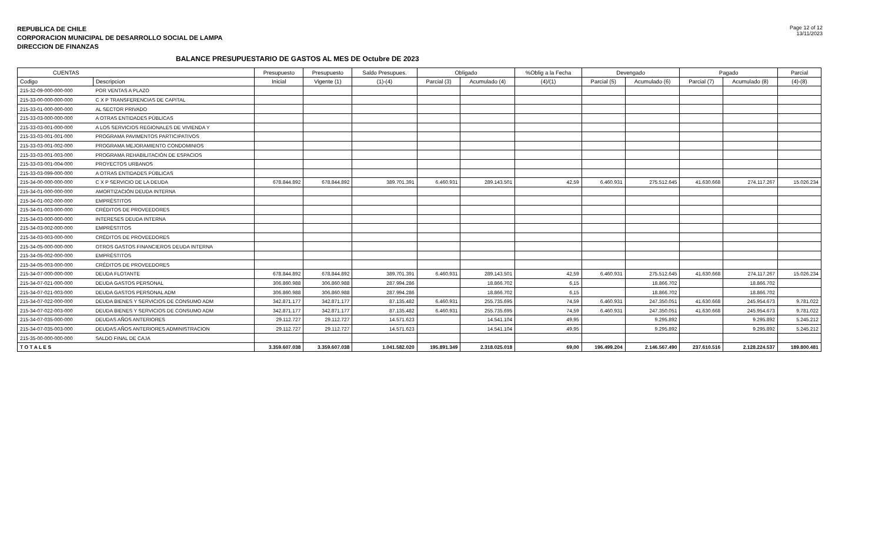REPUBLICA DE CHILE
CORPORACION MUNICIPAL DE DESARROLLO SOCIAL DE LAMPA
DIRECCION DE FINANZAS
Page 12 of 12
13/11/2023
BALANCE PRESUPUESTARIO DE GASTOS AL MES DE Octubre DE 2023
| CUENTAS | | Presupuesto | Presupuesto | Saldo Presupues. | Obligado | | %Oblig a la Fecha | Devengado | | Pagado | | Parcial |
| --- | --- | --- | --- | --- | --- | --- | --- | --- | --- | --- | --- | --- |
| Codigo | Descripcion | Inicial | Vigente (1) | (1)-(4) | Parcial (3) | Acumulado (4) | (4)/(1) | Parcial (5) | Acumulado (6) | Parcial (7) | Acumulado (8) | (4)-(8) |
| 215-32-09-000-000-000 | POR VENTAS A PLAZO | | | | | | | | | | | |
| 215-33-00-000-000-000 | C X P TRANSFERENCIAS DE CAPITAL | | | | | | | | | | | |
| 215-33-01-000-000-000 | AL SECTOR PRIVADO | | | | | | | | | | | |
| 215-33-03-000-000-000 | A OTRAS ENTIDADES PÚBLICAS | | | | | | | | | | | |
| 215-33-03-001-000-000 | A LOS SERVICIOS REGIONALES DE VIVIENDA Y | | | | | | | | | | | |
| 215-33-03-001-001-000 | PROGRAMA PAVIMENTOS PARTICIPATIVOS | | | | | | | | | | | |
| 215-33-03-001-002-000 | PROGRAMA MEJORAMIENTO CONDOMINIOS | | | | | | | | | | | |
| 215-33-03-001-003-000 | PROGRAMA REHABILITACIÓN DE ESPACIOS | | | | | | | | | | | |
| 215-33-03-001-004-000 | PROYECTOS URBANOS | | | | | | | | | | | |
| 215-33-03-099-000-000 | A OTRAS ENTIDADES PÚBLICAS | | | | | | | | | | | |
| 215-34-00-000-000-000 | C X P SERVICIO DE LA DEUDA | 678.844.892 | 678.844.892 | 389.701.391 | 6.460.931 | 289.143.501 | 42,59 | 6.460.931 | 275.512.645 | 41.630.668 | 274.117.267 | 15.026.234 |
| 215-34-01-000-000-000 | AMORTIZACIÓN DEUDA INTERNA | | | | | | | | | | | |
| 215-34-01-002-000-000 | EMPRÉSTITOS | | | | | | | | | | | |
| 215-34-01-003-000-000 | CRÉDITOS DE PROVEEDORES | | | | | | | | | | | |
| 215-34-03-000-000-000 | INTERESES DEUDA INTERNA | | | | | | | | | | | |
| 215-34-03-002-000-000 | EMPRÉSTITOS | | | | | | | | | | | |
| 215-34-03-003-000-000 | CRÉDITOS DE PROVEEDORES | | | | | | | | | | | |
| 215-34-05-000-000-000 | OTROS GASTOS FINANCIEROS DEUDA INTERNA | | | | | | | | | | | |
| 215-34-05-002-000-000 | EMPRÉSTITOS | | | | | | | | | | | |
| 215-34-05-003-000-000 | CRÉDITOS DE PROVEEDORES | | | | | | | | | | | |
| 215-34-07-000-000-000 | DEUDA FLOTANTE | 678.844.892 | 678.844.892 | 389.701.391 | 6.460.931 | 289.143.501 | 42,59 | 6.460.931 | 275.512.645 | 41.630.668 | 274.117.267 | 15.026.234 |
| 215-34-07-021-000-000 | DEUDA GASTOS PERSONAL | 306.860.988 | 306.860.988 | 287.994.286 | | 18.866.702 | 6,15 | | 18.866.702 | | 18.866.702 | |
| 215-34-07-021-003-000 | DEUDA GASTOS PERSONAL ADM | 306.860.988 | 306.860.988 | 287.994.286 | | 18.866.702 | 6,15 | | 18.866.702 | | 18.866.702 | |
| 215-34-07-022-000-000 | DEUDA BIENES Y SERVICIOS DE CONSUMO ADM | 342.871.177 | 342.871.177 | 87.135.482 | 6.460.931 | 255.735.695 | 74,59 | 6.460.931 | 247.350.051 | 41.630.668 | 245.954.673 | 9.781.022 |
| 215-34-07-022-003-000 | DEUDA BIENES Y SERVICIOS DE CONSUMO ADM | 342.871.177 | 342.871.177 | 87.135.482 | 6.460.931 | 255.735.695 | 74,59 | 6.460.931 | 247.350.051 | 41.630.668 | 245.954.673 | 9.781.022 |
| 215-34-07-035-000-000 | DEUDAS AÑOS ANTERIORES | 29.112.727 | 29.112.727 | 14.571.623 | | 14.541.104 | 49,95 | | 9.295.892 | | 9.295.892 | 5.245.212 |
| 215-34-07-035-003-000 | DEUDAS AÑOS ANTERIORES ADMINISTRACION | 29.112.727 | 29.112.727 | 14.571.623 | | 14.541.104 | 49,95 | | 9.295.892 | | 9.295.892 | 5.245.212 |
| 215-35-00-000-000-000 | SALDO FINAL DE CAJA | | | | | | | | | | | |
| T O T A L E S | | 3.359.607.038 | 3.359.607.038 | 1.041.582.020 | 195.891.349 | 2.318.025.018 | 69,00 | 196.499.204 | 2.146.567.490 | 237.610.516 | 2.128.224.537 | 189.800.481 |